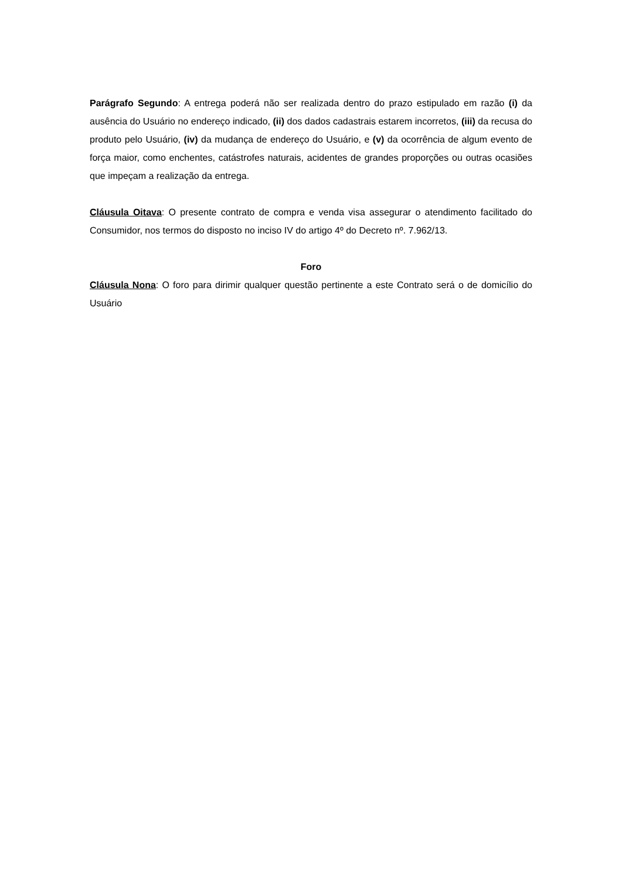Parágrafo Segundo: A entrega poderá não ser realizada dentro do prazo estipulado em razão (i) da ausência do Usuário no endereço indicado, (ii) dos dados cadastrais estarem incorretos, (iii) da recusa do produto pelo Usuário, (iv) da mudança de endereço do Usuário, e (v) da ocorrência de algum evento de força maior, como enchentes, catástrofes naturais, acidentes de grandes proporções ou outras ocasiões que impeçam a realização da entrega.
Cláusula Oitava: O presente contrato de compra e venda visa assegurar o atendimento facilitado do Consumidor, nos termos do disposto no inciso IV do artigo 4º do Decreto nº. 7.962/13.
Foro
Cláusula Nona: O foro para dirimir qualquer questão pertinente a este Contrato será o de domicílio do Usuário